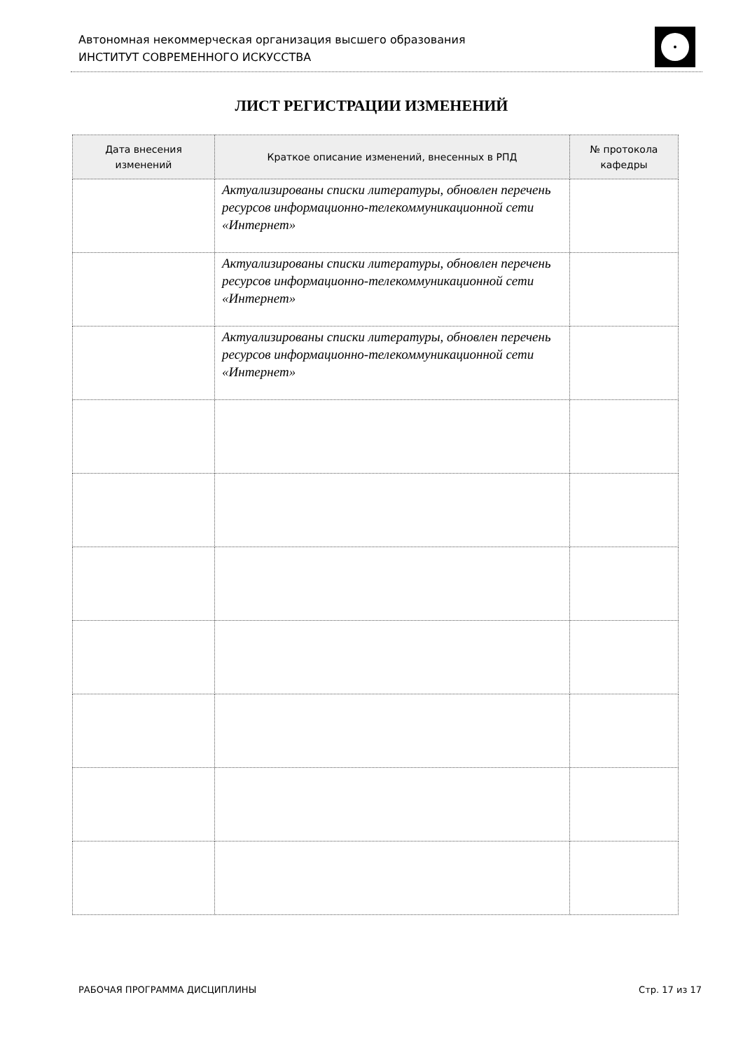Автономная некоммерческая организация высшего образования
ИНСТИТУТ СОВРЕМЕННОГО ИСКУССТВА
ЛИСТ РЕГИСТРАЦИИ ИЗМЕНЕНИЙ
| Дата внесения изменений | Краткое описание изменений, внесенных в РПД | № протокола кафедры |
| --- | --- | --- |
| | Актуализированы списки литературы, обновлен перечень ресурсов информационно-телекоммуникационной сети «Интернет» | |
| | Актуализированы списки литературы, обновлен перечень ресурсов информационно-телекоммуникационной сети «Интернет» | |
| | Актуализированы списки литературы, обновлен перечень ресурсов информационно-телекоммуникационной сети «Интернет» | |
РАБОЧАЯ ПРОГРАММА ДИСЦИПЛИНЫ Стр. 17 из 17